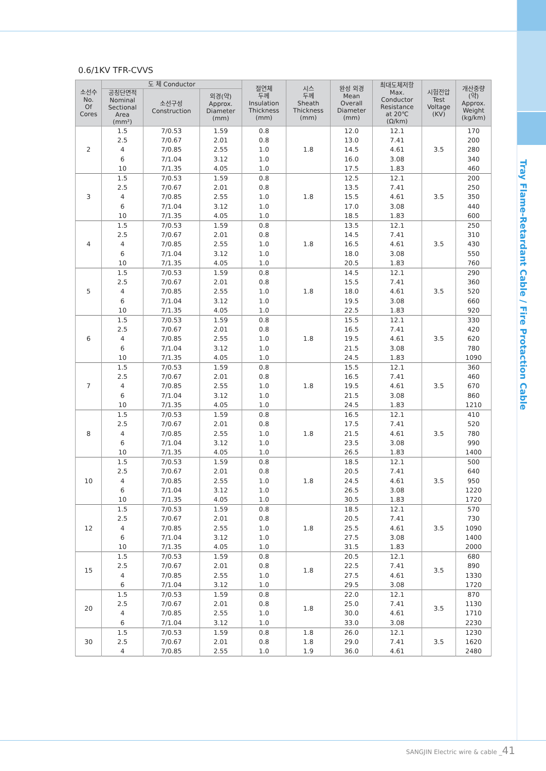Tray Flame-Retardant Cable / Fire Protaction Cable
0.6/1KV TFR-CVVS
| 소선수 No. Of Cores | 도 체 Conductor | | | 절연체 두께 Insulation Thickness (mm) | 시스 두께 Sheath Thickness (mm) | 완성 외경 Mean Overall Diameter (mm) | 최대도체저항 Max. Conductor Resistance at 20℃ (Ω/km) | 시험전압 Test Voltage (KV) | 개산중량 (약) Approx. Weight (kg/km) |
| --- | --- | --- | --- | --- | --- | --- | --- | --- | --- |
| | 공칭단면적 Nominal Sectional Area (mm²) | 소선구성 Construction | 외경(약) Approx. Diameter (mm) | | | | | | |
| 2 | 1.5 2.5 4 6 10 | 7/0.53 7/0.67 7/0.85 7/1.04 7/1.35 | 1.59 2.01 2.55 3.12 4.05 | 0.8 0.8 1.0 1.0 1.0 | 1.8 | 12.0 13.0 14.5 16.0 17.5 | 12.1 7.41 4.61 3.08 1.83 | 3.5 | 170 200 280 340 460 |
| 3 | 1.5 2.5 4 6 10 | 7/0.53 7/0.67 7/0.85 7/1.04 7/1.35 | 1.59 2.01 2.55 3.12 4.05 | 0.8 0.8 1.0 1.0 1.0 | 1.8 | 12.5 13.5 15.5 17.0 18.5 | 12.1 7.41 4.61 3.08 1.83 | 3.5 | 200 250 350 440 600 |
| 4 | 1.5 2.5 4 6 10 | 7/0.53 7/0.67 7/0.85 7/1.04 7/1.35 | 1.59 2.01 2.55 3.12 4.05 | 0.8 0.8 1.0 1.0 1.0 | 1.8 | 13.5 14.5 16.5 18.0 20.5 | 12.1 7.41 4.61 3.08 1.83 | 3.5 | 250 310 430 550 760 |
| 5 | 1.5 2.5 4 6 10 | 7/0.53 7/0.67 7/0.85 7/1.04 7/1.35 | 1.59 2.01 2.55 3.12 4.05 | 0.8 0.8 1.0 1.0 1.0 | 1.8 | 14.5 15.5 18.0 19.5 22.5 | 12.1 7.41 4.61 3.08 1.83 | 3.5 | 290 360 520 660 920 |
| 6 | 1.5 2.5 4 6 10 | 7/0.53 7/0.67 7/0.85 7/1.04 7/1.35 | 1.59 2.01 2.55 3.12 4.05 | 0.8 0.8 1.0 1.0 1.0 | 1.8 | 15.5 16.5 19.5 21.5 24.5 | 12.1 7.41 4.61 3.08 1.83 | 3.5 | 330 420 620 780 1090 |
| 7 | 1.5 2.5 4 6 10 | 7/0.53 7/0.67 7/0.85 7/1.04 7/1.35 | 1.59 2.01 2.55 3.12 4.05 | 0.8 0.8 1.0 1.0 1.0 | 1.8 | 15.5 16.5 19.5 21.5 24.5 | 12.1 7.41 4.61 3.08 1.83 | 3.5 | 360 460 670 860 1210 |
| 8 | 1.5 2.5 4 6 10 | 7/0.53 7/0.67 7/0.85 7/1.04 7/1.35 | 1.59 2.01 2.55 3.12 4.05 | 0.8 0.8 1.0 1.0 1.0 | 1.8 | 16.5 17.5 21.5 23.5 26.5 | 12.1 7.41 4.61 3.08 1.83 | 3.5 | 410 520 780 990 1400 |
| 10 | 1.5 2.5 4 6 10 | 7/0.53 7/0.67 7/0.85 7/1.04 7/1.35 | 1.59 2.01 2.55 3.12 4.05 | 0.8 0.8 1.0 1.0 1.0 | 1.8 | 18.5 20.5 24.5 26.5 30.5 | 12.1 7.41 4.61 3.08 1.83 | 3.5 | 500 640 950 1220 1720 |
| 12 | 1.5 2.5 4 6 10 | 7/0.53 7/0.67 7/0.85 7/1.04 7/1.35 | 1.59 2.01 2.55 3.12 4.05 | 0.8 0.8 1.0 1.0 1.0 | 1.8 | 18.5 20.5 25.5 27.5 31.5 | 12.1 7.41 4.61 3.08 1.83 | 3.5 | 570 730 1090 1400 2000 |
| 15 | 1.5 2.5 4 6 | 7/0.53 7/0.67 7/0.85 7/1.04 | 1.59 2.01 2.55 3.12 | 0.8 0.8 1.0 1.0 | 1.8 | 20.5 22.5 27.5 29.5 | 12.1 7.41 4.61 3.08 | 3.5 | 680 890 1330 1720 |
| 20 | 1.5 2.5 4 6 | 7/0.53 7/0.67 7/0.85 7/1.04 | 1.59 2.01 2.55 3.12 | 0.8 0.8 1.0 1.0 | 1.8 | 22.0 25.0 30.0 33.0 | 12.1 7.41 4.61 3.08 | 3.5 | 870 1130 1710 2230 |
| 30 | 1.5 2.5 4 | 7/0.53 7/0.67 7/0.85 | 1.59 2.01 2.55 | 0.8 0.8 1.0 | 1.8 1.8 1.9 | 26.0 29.0 36.0 | 12.1 7.41 4.61 | 3.5 | 1230 1620 2480 |
SANGJIN Electric wire & cable _41